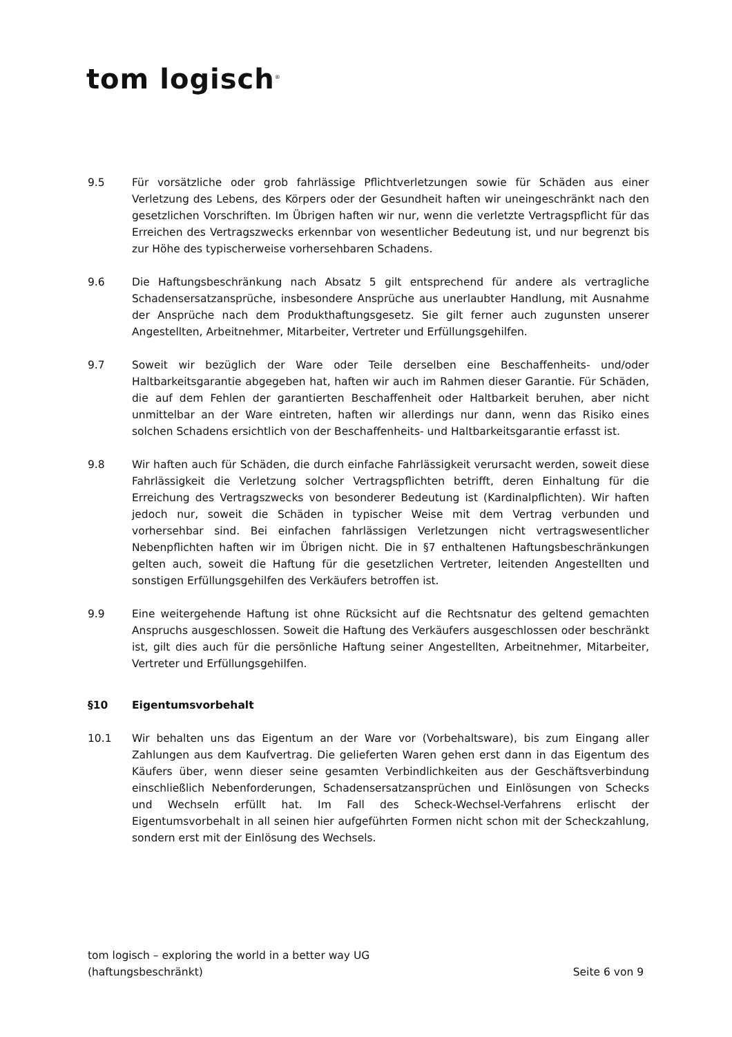tom logisch<sup>®</sup>
9.5 Für vorsätzliche oder grob fahrlässige Pflichtverletzungen sowie für Schäden aus einer Verletzung des Lebens, des Körpers oder der Gesundheit haften wir uneingeschränkt nach den gesetzlichen Vorschriften. Im Übrigen haften wir nur, wenn die verletzte Vertragspflicht für das Erreichen des Vertragszwecks erkennbar von wesentlicher Bedeutung ist, und nur begrenzt bis zur Höhe des typischerweise vorhersehbaren Schadens.
9.6 Die Haftungsbeschränkung nach Absatz 5 gilt entsprechend für andere als vertragliche Schadensersatzansprüche, insbesondere Ansprüche aus unerlaubter Handlung, mit Ausnahme der Ansprüche nach dem Produkthaftungsgesetz. Sie gilt ferner auch zugunsten unserer Angestellten, Arbeitnehmer, Mitarbeiter, Vertreter und Erfüllungsgehilfen.
9.7 Soweit wir bezüglich der Ware oder Teile derselben eine Beschaffenheits- und/oder Haltbarkeitsgarantie abgegeben hat, haften wir auch im Rahmen dieser Garantie. Für Schäden, die auf dem Fehlen der garantierten Beschaffenheit oder Haltbarkeit beruhen, aber nicht unmittelbar an der Ware eintreten, haften wir allerdings nur dann, wenn das Risiko eines solchen Schadens ersichtlich von der Beschaffenheits- und Haltbarkeitsgarantie erfasst ist.
9.8 Wir haften auch für Schäden, die durch einfache Fahrlässigkeit verursacht werden, soweit diese Fahrlässigkeit die Verletzung solcher Vertragspflichten betrifft, deren Einhaltung für die Erreichung des Vertragszwecks von besonderer Bedeutung ist (Kardinalpflichten). Wir haften jedoch nur, soweit die Schäden in typischer Weise mit dem Vertrag verbunden und vorhersehbar sind. Bei einfachen fahrlässigen Verletzungen nicht vertragswesentlicher Nebenpflichten haften wir im Übrigen nicht. Die in §7 enthaltenen Haftungsbeschränkungen gelten auch, soweit die Haftung für die gesetzlichen Vertreter, leitenden Angestellten und sonstigen Erfüllungsgehilfen des Verkäufers betroffen ist.
9.9 Eine weitergehende Haftung ist ohne Rücksicht auf die Rechtsnatur des geltend gemachten Anspruchs ausgeschlossen. Soweit die Haftung des Verkäufers ausgeschlossen oder beschränkt ist, gilt dies auch für die persönliche Haftung seiner Angestellten, Arbeitnehmer, Mitarbeiter, Vertreter und Erfüllungsgehilfen.
§10 Eigentumsvorbehalt
10.1 Wir behalten uns das Eigentum an der Ware vor (Vorbehaltsware), bis zum Eingang aller Zahlungen aus dem Kaufvertrag. Die gelieferten Waren gehen erst dann in das Eigentum des Käufers über, wenn dieser seine gesamten Verbindlichkeiten aus der Geschäftsverbindung einschließlich Nebenforderungen, Schadensersatzansprüchen und Einlösungen von Schecks und Wechseln erfüllt hat. Im Fall des Scheck-Wechsel-Verfahrens erlischt der Eigentumsvorbehalt in all seinen hier aufgeführten Formen nicht schon mit der Scheckzahlung, sondern erst mit der Einlösung des Wechsels.
tom logisch – exploring the world in a better way UG
(haftungsbeschränkt)
Seite 6 von 9